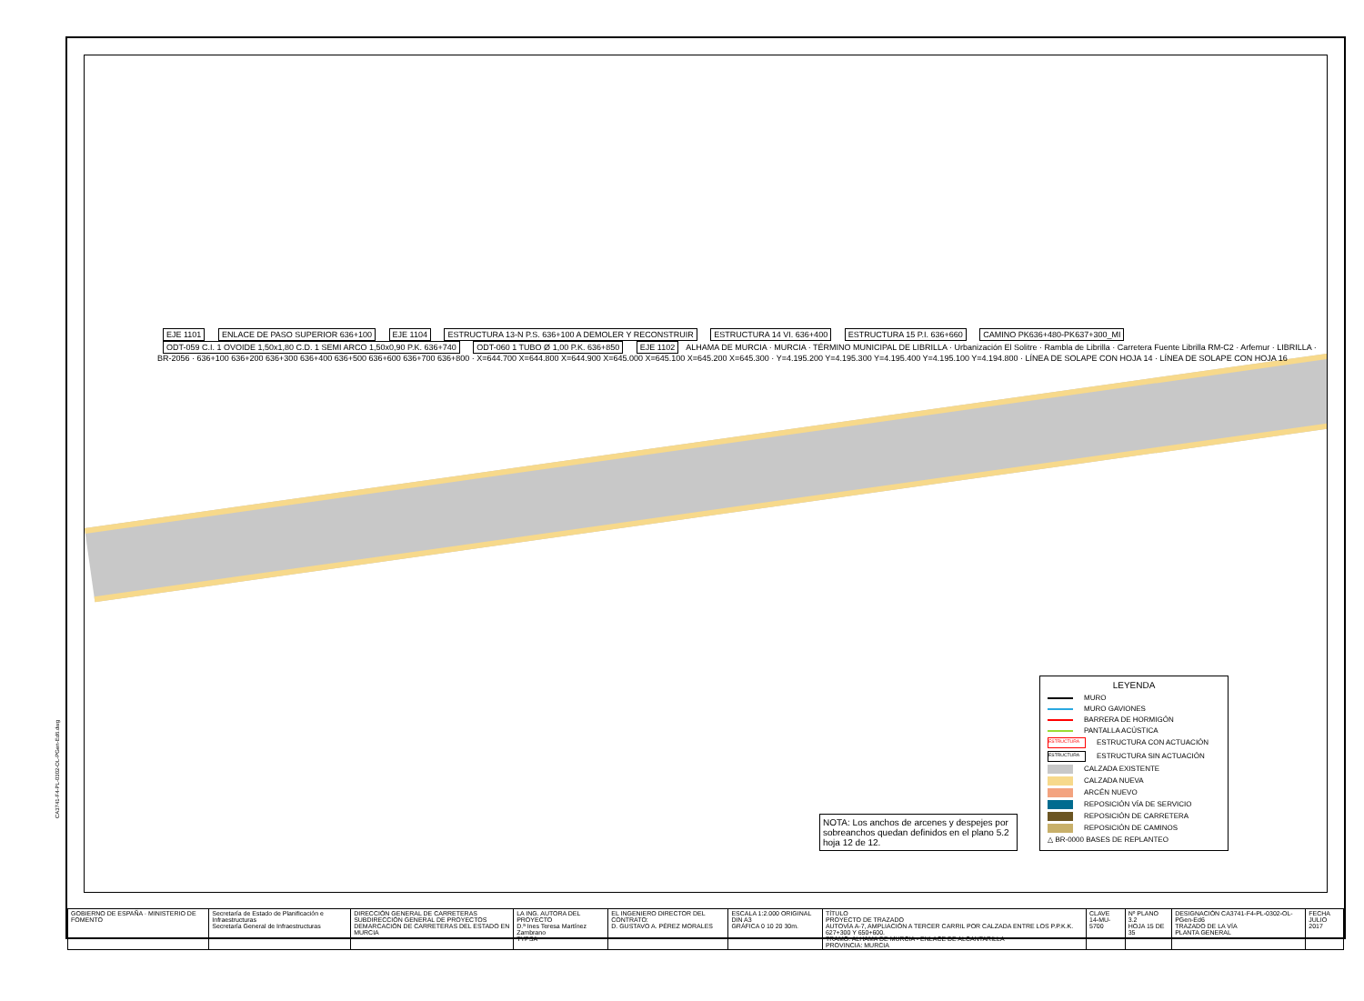CA3741-F4-PL-0302-OL-PGen-Ed6.dwg
EJE 1101 ENLACE DE PASO SUPERIOR 636+100 EJE 1104 ESTRUCTURA 13-N P.S. 636+100 A DEMOLER Y RECONSTRUIR ESTRUCTURA 14 VI. 636+400 ESTRUCTURA 15 P.I. 636+660 CAMINO PK636+480-PK637+300_MI ODT-059 C.I. 1 OVOIDE 1,50x1,80 C.D. 1 SEMI ARCO 1,50x0,90 P.K. 636+740 ODT-060 1 TUBO Ø 1,00 P.K. 636+850 EJE 1102 ALHAMA DE MURCIA · MURCIA · TÉRMINO MUNICIPAL DE LIBRILLA · Urbanización El Solitre · Rambla de Librilla · Carretera Fuente Librilla RM-C2 · Arfemur · LIBRILLA · BR-2056 · 636+100 636+200 636+300 636+400 636+500 636+600 636+700 636+800 · X=644.700 X=644.800 X=644.900 X=645.000 X=645.100 X=645.200 X=645.300 · Y=4.195.200 Y=4.195.300 Y=4.195.400 Y=4.195.100 Y=4.194.800 · LÍNEA DE SOLAPE CON HOJA 14 · LÍNEA DE SOLAPE CON HOJA 16
NOTA: Los anchos de arcenes y despejes por sobreanchos quedan definidos en el plano 5.2 hoja 12 de 12.
LEYENDA
MURO
MURO GAVIONES
BARRERA DE HORMIGÓN
PANTALLA ACÚSTICA
ESTRUCTURA ESTRUCTURA CON ACTUACIÓN
ESTRUCTURA ESTRUCTURA SIN ACTUACIÓN
CALZADA EXISTENTE
CALZADA NUEVA
ARCÉN NUEVO
REPOSICIÓN VÍA DE SERVICIO
REPOSICIÓN DE CARRETERA
REPOSICIÓN DE CAMINOS
△ BR-0000 BASES DE REPLANTEO
| GOBIERNO DE ESPAÑA · MINISTERIO DE FOMENTO | Secretaría de Estado de Planificación e Infraestructuras Secretaría General de Infraestructuras | DIRECCIÓN GENERAL DE CARRETERAS SUBDIRECCIÓN GENERAL DE PROYECTOS DEMARCACIÓN DE CARRETERAS DEL ESTADO EN MURCIA | LA ING. AUTORA DEL PROYECTO D.ª Ines Teresa Martínez Zambrano TYPSA | EL INGENIERO DIRECTOR DEL CONTRATO: D. GUSTAVO A. PÉREZ MORALES | ESCALA 1:2.000 ORIGINAL DIN A3 GRÁFICA 0 10 20 30m. | TÍTULO PROYECTO DE TRAZADO AUTOVÍA A-7, AMPLIACIÓN A TERCER CARRIL POR CALZADA ENTRE LOS P.P.K.K. 627+300 Y 650+600. TRAMO: ALHAMA DE MURCIA - ENLACE DE ALCANTARILLA PROVINCIA: MURCIA | CLAVE 14-MU-5700 | Nº PLANO 3.2 HOJA 15 DE 35 | DESIGNACIÓN CA3741-F4-PL-0302-OL-PGen-Ed6 TRAZADO DE LA VÍA PLANTA GENERAL | FECHA JULIO 2017 |